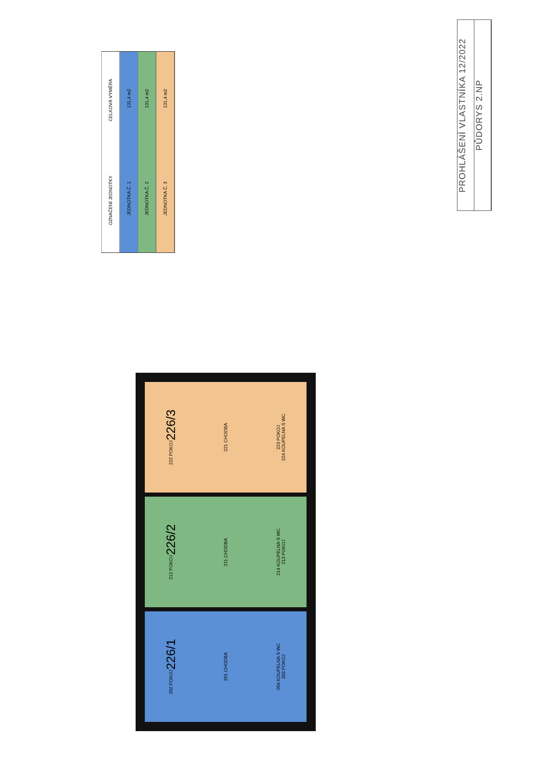OZNAČENÍ JEDNOTKY CELKOVÁ VÝMĚRA
JEDNOTKA Č. 1 131,4 m2
JEDNOTKA Č. 2 131,4 m2
JEDNOTKA Č. 3 131,4 m2
PROHLÁŠENÍ VLASTNÍKA 12/2022
PŮDORYS 2.NP
222 POKOJ
226/3
221 CHODBA
223 POKOJ
224 KOUPELNA S WC
212 POKOJ
226/2
211 CHODBA
214 KOUPELNA S WC
213 POKOJ
202 POKOJ
226/1
201 CHODBA
204 KOUPELNA S WC
203 POKOJ